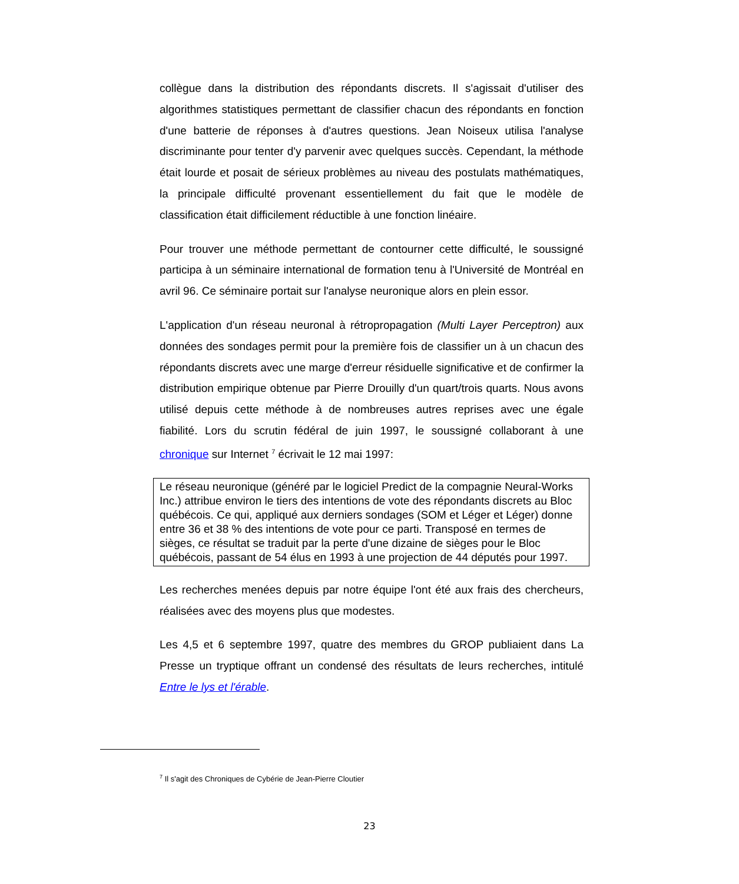collègue dans la distribution des répondants discrets. Il s'agissait d'utiliser des algorithmes statistiques permettant de classifier chacun des répondants en fonction d'une batterie de réponses à d'autres questions. Jean Noiseux utilisa l'analyse discriminante pour tenter d'y parvenir avec quelques succès. Cependant, la méthode était lourde et posait de sérieux problèmes au niveau des postulats mathématiques, la principale difficulté provenant essentiellement du fait que le modèle de classification était difficilement réductible à une fonction linéaire.
Pour trouver une méthode permettant de contourner cette difficulté, le soussigné participa à un séminaire international de formation tenu à l'Université de Montréal en avril 96. Ce séminaire portait sur l'analyse neuronique alors en plein essor.
L'application d'un réseau neuronal à rétropropagation (Multi Layer Perceptron) aux données des sondages permit pour la première fois de classifier un à un chacun des répondants discrets avec une marge d'erreur résiduelle significative et de confirmer la distribution empirique obtenue par Pierre Drouilly d'un quart/trois quarts. Nous avons utilisé depuis cette méthode à de nombreuses autres reprises avec une égale fiabilité. Lors du scrutin fédéral de juin 1997, le soussigné collaborant à une chronique sur Internet <sup>7</sup> écrivait le 12 mai 1997:
Le réseau neuronique (généré par le logiciel Predict de la compagnie Neural-Works Inc.) attribue environ le tiers des intentions de vote des répondants discrets au Bloc québécois. Ce qui, appliqué aux derniers sondages (SOM et Léger et Léger) donne entre 36 et 38 % des intentions de vote pour ce parti. Transposé en termes de sièges, ce résultat se traduit par la perte d'une dizaine de sièges pour le Bloc québécois, passant de 54 élus en 1993 à une projection de 44 députés pour 1997.
Les recherches menées depuis par notre équipe l'ont été aux frais des chercheurs, réalisées avec des moyens plus que modestes.
Les 4,5 et 6 septembre 1997, quatre des membres du GROP publiaient dans La Presse un tryptique offrant un condensé des résultats de leurs recherches, intitulé Entre le lys et l'érable.
<sup>7</sup> Il s'agit des Chroniques de Cybérie de Jean-Pierre Cloutier
23